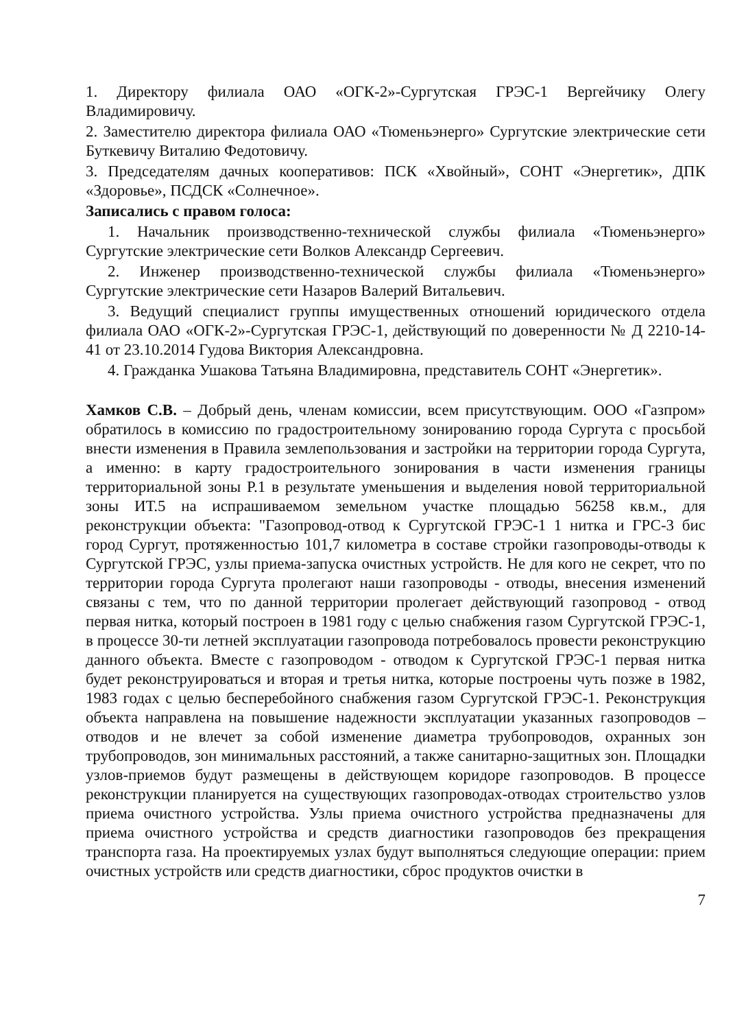1. Директору филиала ОАО «ОГК-2»-Сургутская ГРЭС-1 Вергейчику Олегу Владимировичу.
2. Заместителю директора филиала ОАО «Тюменьэнерго» Сургутские электрические сети Буткевичу Виталию Федотовичу.
3. Председателям дачных кооперативов: ПСК «Хвойный», СОНТ «Энергетик», ДПК «Здоровье», ПСДСК «Солнечное».
Записались с правом голоса:
1. Начальник производственно-технической службы филиала «Тюменьэнерго» Сургутские электрические сети Волков Александр Сергеевич.
2. Инженер производственно-технической службы филиала «Тюменьэнерго» Сургутские электрические сети Назаров Валерий Витальевич.
3. Ведущий специалист группы имущественных отношений юридического отдела филиала ОАО «ОГК-2»-Сургутская ГРЭС-1, действующий по доверенности № Д 2210-14-41 от 23.10.2014 Гудова Виктория Александровна.
4. Гражданка Ушакова Татьяна Владимировна, представитель СОНТ «Энергетик».
Хамков С.В. – Добрый день, членам комиссии, всем присутствующим. ООО «Газпром» обратилось в комиссию по градостроительному зонированию города Сургута с просьбой внести изменения в Правила землепользования и застройки на территории города Сургута, а именно: в карту градостроительного зонирования в части изменения границы территориальной зоны Р.1 в результате уменьшения и выделения новой территориальной зоны ИТ.5 на испрашиваемом земельном участке площадью 56258 кв.м., для реконструкции объекта: "Газопровод-отвод к Сургутской ГРЭС-1 1 нитка и ГРС-3 бис город Сургут, протяженностью 101,7 километра в составе стройки газопроводы-отводы к Сургутской ГРЭС, узлы приема-запуска очистных устройств. Не для кого не секрет, что по территории города Сургута пролегают наши газопроводы - отводы, внесения изменений связаны с тем, что по данной территории пролегает действующий газопровод - отвод первая нитка, который построен в 1981 году с целью снабжения газом Сургутской ГРЭС-1, в процессе 30-ти летней эксплуатации газопровода потребовалось провести реконструкцию данного объекта. Вместе с газопроводом - отводом к Сургутской ГРЭС-1 первая нитка будет реконструироваться и вторая и третья нитка, которые построены чуть позже в 1982, 1983 годах с целью бесперебойного снабжения газом Сургутской ГРЭС-1. Реконструкция объекта направлена на повышение надежности эксплуатации указанных газопроводов – отводов и не влечет за собой изменение диаметра трубопроводов, охранных зон трубопроводов, зон минимальных расстояний, а также санитарно-защитных зон. Площадки узлов-приемов будут размещены в действующем коридоре газопроводов. В процессе реконструкции планируется на существующих газопроводах-отводах строительство узлов приема очистного устройства. Узлы приема очистного устройства предназначены для приема очистного устройства и средств диагностики газопроводов без прекращения транспорта газа. На проектируемых узлах будут выполняться следующие операции: прием очистных устройств или средств диагностики, сброс продуктов очистки в
7